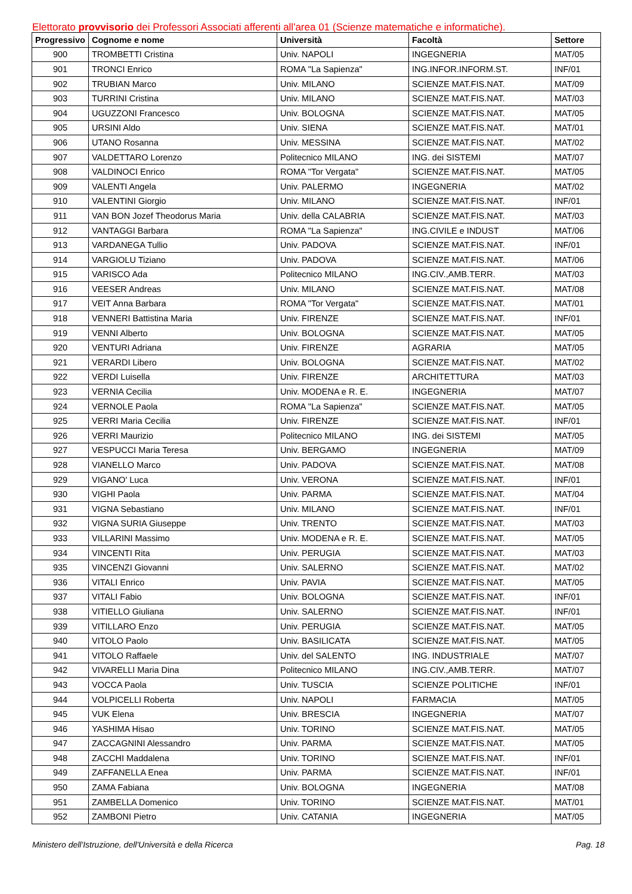Elettorato provvisorio dei Professori Associati afferenti all'area 01 (Scienze matematiche e informatiche).
| Progressivo | Cognome e nome | Università | Facoltà | Settore |
| --- | --- | --- | --- | --- |
| 900 | TROMBETTI Cristina | Univ. NAPOLI | INGEGNERIA | MAT/05 |
| 901 | TRONCI Enrico | ROMA "La Sapienza" | ING.INFOR.INFORM.ST. | INF/01 |
| 902 | TRUBIAN Marco | Univ. MILANO | SCIENZE MAT.FIS.NAT. | MAT/09 |
| 903 | TURRINI Cristina | Univ. MILANO | SCIENZE MAT.FIS.NAT. | MAT/03 |
| 904 | UGUZZONI Francesco | Univ. BOLOGNA | SCIENZE MAT.FIS.NAT. | MAT/05 |
| 905 | URSINI Aldo | Univ. SIENA | SCIENZE MAT.FIS.NAT. | MAT/01 |
| 906 | UTANO Rosanna | Univ. MESSINA | SCIENZE MAT.FIS.NAT. | MAT/02 |
| 907 | VALDETTARO Lorenzo | Politecnico MILANO | ING. dei SISTEMI | MAT/07 |
| 908 | VALDINOCI Enrico | ROMA "Tor Vergata" | SCIENZE MAT.FIS.NAT. | MAT/05 |
| 909 | VALENTI Angela | Univ. PALERMO | INGEGNERIA | MAT/02 |
| 910 | VALENTINI Giorgio | Univ. MILANO | SCIENZE MAT.FIS.NAT. | INF/01 |
| 911 | VAN BON Jozef Theodorus Maria | Univ. della CALABRIA | SCIENZE MAT.FIS.NAT. | MAT/03 |
| 912 | VANTAGGI Barbara | ROMA "La Sapienza" | ING.CIVILE e INDUST | MAT/06 |
| 913 | VARDANEGA Tullio | Univ. PADOVA | SCIENZE MAT.FIS.NAT. | INF/01 |
| 914 | VARGIOLU Tiziano | Univ. PADOVA | SCIENZE MAT.FIS.NAT. | MAT/06 |
| 915 | VARISCO Ada | Politecnico MILANO | ING.CIV.,AMB.TERR. | MAT/03 |
| 916 | VEESER Andreas | Univ. MILANO | SCIENZE MAT.FIS.NAT. | MAT/08 |
| 917 | VEIT Anna Barbara | ROMA "Tor Vergata" | SCIENZE MAT.FIS.NAT. | MAT/01 |
| 918 | VENNERI Battistina Maria | Univ. FIRENZE | SCIENZE MAT.FIS.NAT. | INF/01 |
| 919 | VENNI Alberto | Univ. BOLOGNA | SCIENZE MAT.FIS.NAT. | MAT/05 |
| 920 | VENTURI Adriana | Univ. FIRENZE | AGRARIA | MAT/05 |
| 921 | VERARDI Libero | Univ. BOLOGNA | SCIENZE MAT.FIS.NAT. | MAT/02 |
| 922 | VERDI Luisella | Univ. FIRENZE | ARCHITETTURA | MAT/03 |
| 923 | VERNIA Cecilia | Univ. MODENA e R. E. | INGEGNERIA | MAT/07 |
| 924 | VERNOLE Paola | ROMA "La Sapienza" | SCIENZE MAT.FIS.NAT. | MAT/05 |
| 925 | VERRI Maria Cecilia | Univ. FIRENZE | SCIENZE MAT.FIS.NAT. | INF/01 |
| 926 | VERRI Maurizio | Politecnico MILANO | ING. dei SISTEMI | MAT/05 |
| 927 | VESPUCCI Maria Teresa | Univ. BERGAMO | INGEGNERIA | MAT/09 |
| 928 | VIANELLO Marco | Univ. PADOVA | SCIENZE MAT.FIS.NAT. | MAT/08 |
| 929 | VIGANO' Luca | Univ. VERONA | SCIENZE MAT.FIS.NAT. | INF/01 |
| 930 | VIGHI Paola | Univ. PARMA | SCIENZE MAT.FIS.NAT. | MAT/04 |
| 931 | VIGNA Sebastiano | Univ. MILANO | SCIENZE MAT.FIS.NAT. | INF/01 |
| 932 | VIGNA SURIA Giuseppe | Univ. TRENTO | SCIENZE MAT.FIS.NAT. | MAT/03 |
| 933 | VILLARINI Massimo | Univ. MODENA e R. E. | SCIENZE MAT.FIS.NAT. | MAT/05 |
| 934 | VINCENTI Rita | Univ. PERUGIA | SCIENZE MAT.FIS.NAT. | MAT/03 |
| 935 | VINCENZI Giovanni | Univ. SALERNO | SCIENZE MAT.FIS.NAT. | MAT/02 |
| 936 | VITALI Enrico | Univ. PAVIA | SCIENZE MAT.FIS.NAT. | MAT/05 |
| 937 | VITALI Fabio | Univ. BOLOGNA | SCIENZE MAT.FIS.NAT. | INF/01 |
| 938 | VITIELLO Giuliana | Univ. SALERNO | SCIENZE MAT.FIS.NAT. | INF/01 |
| 939 | VITILLARO Enzo | Univ. PERUGIA | SCIENZE MAT.FIS.NAT. | MAT/05 |
| 940 | VITOLO Paolo | Univ. BASILICATA | SCIENZE MAT.FIS.NAT. | MAT/05 |
| 941 | VITOLO Raffaele | Univ. del SALENTO | ING. INDUSTRIALE | MAT/07 |
| 942 | VIVARELLI Maria Dina | Politecnico MILANO | ING.CIV.,AMB.TERR. | MAT/07 |
| 943 | VOCCA Paola | Univ. TUSCIA | SCIENZE POLITICHE | INF/01 |
| 944 | VOLPICELLI Roberta | Univ. NAPOLI | FARMACIA | MAT/05 |
| 945 | VUK Elena | Univ. BRESCIA | INGEGNERIA | MAT/07 |
| 946 | YASHIMA Hisao | Univ. TORINO | SCIENZE MAT.FIS.NAT. | MAT/05 |
| 947 | ZACCAGNINI Alessandro | Univ. PARMA | SCIENZE MAT.FIS.NAT. | MAT/05 |
| 948 | ZACCHI Maddalena | Univ. TORINO | SCIENZE MAT.FIS.NAT. | INF/01 |
| 949 | ZAFFANELLA Enea | Univ. PARMA | SCIENZE MAT.FIS.NAT. | INF/01 |
| 950 | ZAMA Fabiana | Univ. BOLOGNA | INGEGNERIA | MAT/08 |
| 951 | ZAMBELLA Domenico | Univ. TORINO | SCIENZE MAT.FIS.NAT. | MAT/01 |
| 952 | ZAMBONI Pietro | Univ. CATANIA | INGEGNERIA | MAT/05 |
Ministero dell'Istruzione, dell'Università e della Ricerca Pag. 18